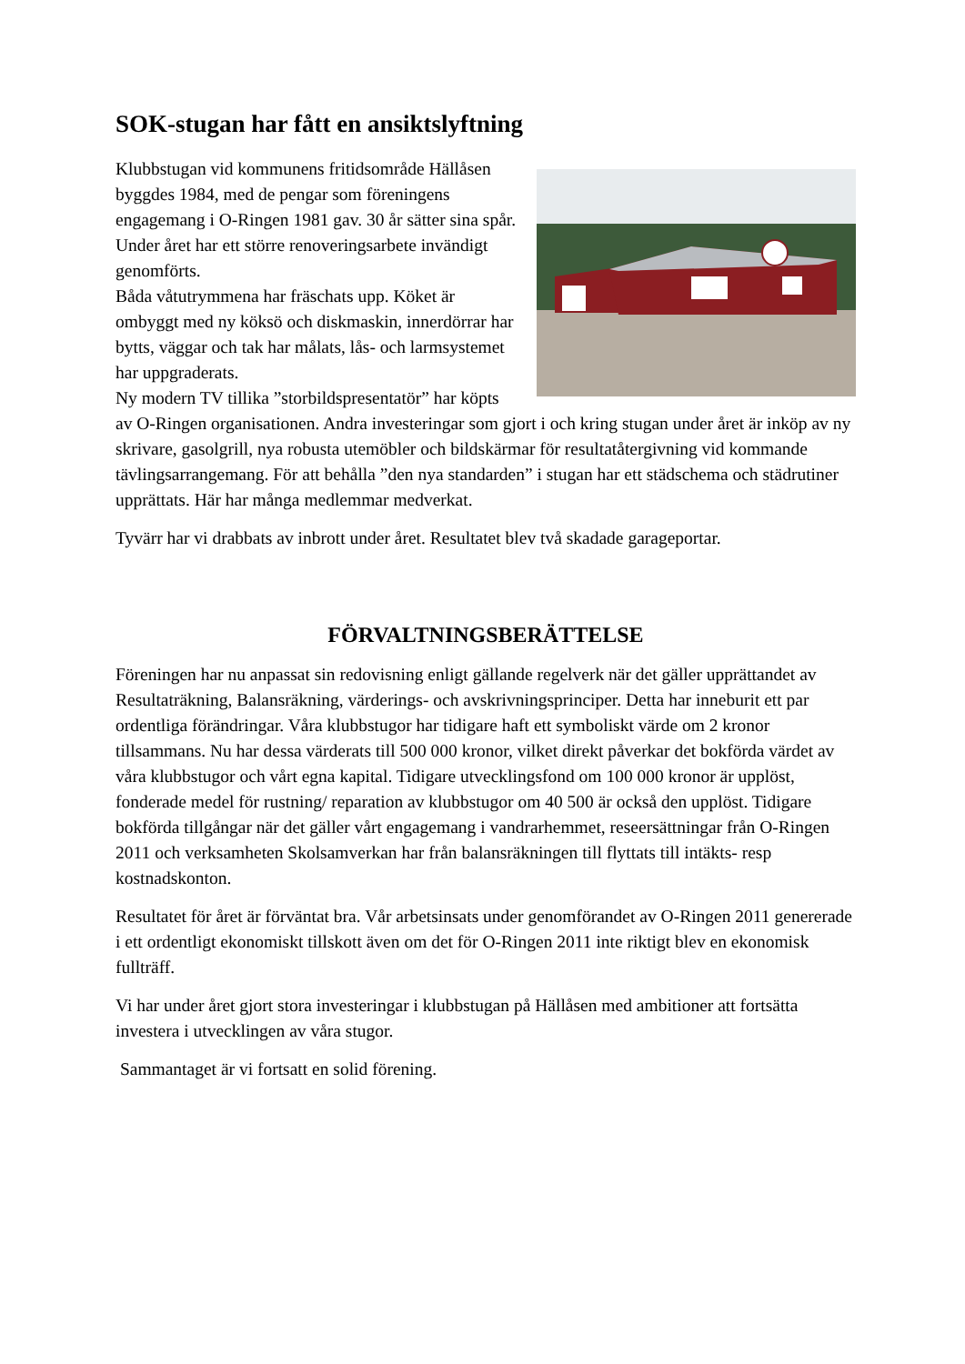SOK-stugan har fått en ansiktslyftning
Klubbstugan vid kommunens fritidsområde Hällåsen byggdes 1984, med de pengar som föreningens engagemang i O-Ringen 1981 gav. 30 år sätter sina spår. Under året har ett större renoveringsarbete invändigt genomförts.
Båda våtutrymmena har fräschats upp. Köket är ombyggt med ny köksö och diskmaskin, innerdörrar har bytts, väggar och tak har målats, lås- och larmsystemet har uppgraderats.
Ny modern TV tillika ”storbildspresentatör” har köpts av O-Ringen organisationen. Andra investeringar som gjort i och kring stugan under året är inköp av ny skrivare, gasolgrill, nya robusta utemöbler och bildskärmar för resultatåtergivning vid kommande tävlingsarrangemang. För att behålla ”den nya standarden” i stugan har ett städschema och städrutiner upprättats. Här har många medlemmar medverkat.
Tyvärr har vi drabbats av inbrott under året. Resultatet blev två skadade garageportar.
FÖRVALTNINGSBERÄTTELSE
Föreningen har nu anpassat sin redovisning enligt gällande regelverk när det gäller upprättandet av Resultaträkning, Balansräkning, värderings- och avskrivningsprinciper. Detta har inneburit ett par ordentliga förändringar. Våra klubbstugor har tidigare haft ett symboliskt värde om 2 kronor tillsammans. Nu har dessa värderats till 500 000 kronor, vilket direkt påverkar det bokförda värdet av våra klubbstugor och vårt egna kapital. Tidigare utvecklingsfond om 100 000 kronor är upplöst, fonderade medel för rustning/ reparation av klubbstugor om 40 500 är också den upplöst. Tidigare bokförda tillgångar när det gäller vårt engagemang i vandrarhemmet, reseersättningar från O-Ringen 2011 och verksamheten Skolsamverkan har från balansräkningen till flyttats till intäkts- resp kostnadskonton.
Resultatet för året är förväntat bra. Vår arbetsinsats under genomförandet av O-Ringen 2011 genererade i ett ordentligt ekonomiskt tillskott även om det för O-Ringen 2011 inte riktigt blev en ekonomisk fullträff.
Vi har under året gjort stora investeringar i klubbstugan på Hällåsen med ambitioner att fortsätta investera i utvecklingen av våra stugor.
Sammantaget är vi fortsatt en solid förening.